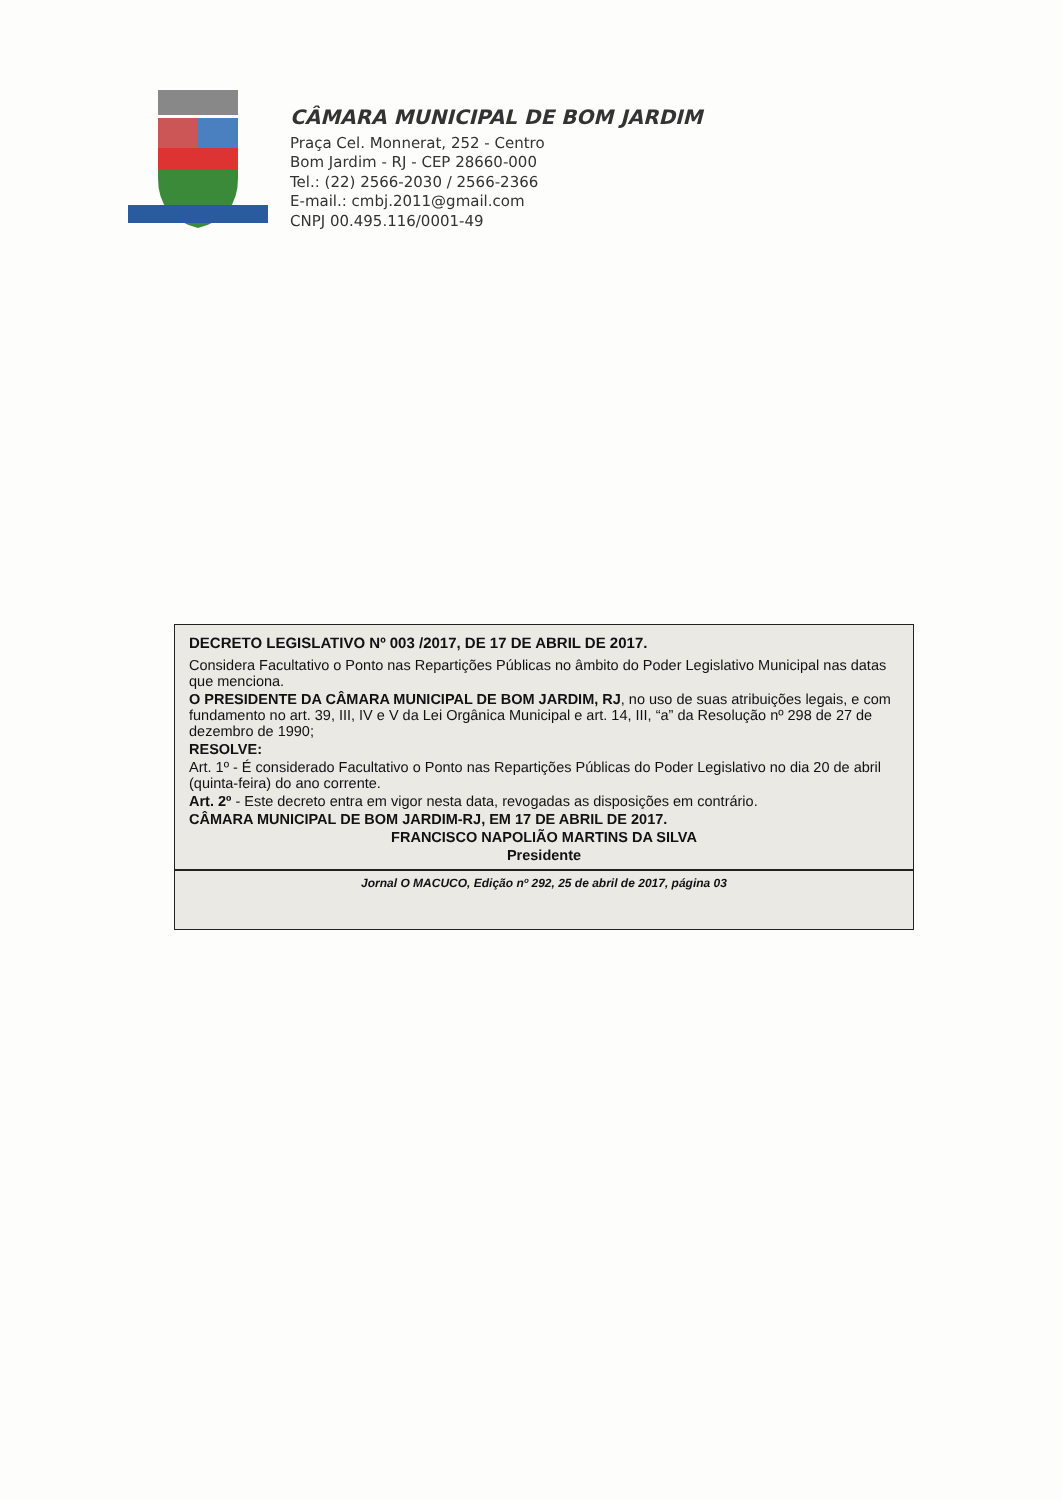CÂMARA MUNICIPAL DE BOM JARDIM
Praça Cel. Monnerat, 252 - Centro
Bom Jardim - RJ - CEP 28660-000
Tel.: (22) 2566-2030 / 2566-2366
E-mail.: cmbj.2011@gmail.com
CNPJ 00.495.116/0001-49
DECRETO LEGISLATIVO Nº 003 /2017, DE 17 DE ABRIL DE 2017.
Considera Facultativo o Ponto nas Repartições Públicas no âmbito do Poder Legislativo Municipal nas datas que menciona.
O PRESIDENTE DA CÂMARA MUNICIPAL DE BOM JARDIM, RJ, no uso de suas atribuições legais, e com fundamento no art. 39, III, IV e V da Lei Orgânica Municipal e art. 14, III, “a” da Resolução nº 298 de 27 de dezembro de 1990;
RESOLVE:
Art. 1º - É considerado Facultativo o Ponto nas Repartições Públicas do Poder Legislativo no dia 20 de abril (quinta-feira) do ano corrente.
Art. 2º - Este decreto entra em vigor nesta data, revogadas as disposições em contrário.
CÂMARA MUNICIPAL DE BOM JARDIM-RJ, EM 17 DE ABRIL DE 2017.
FRANCISCO NAPOLIÃO MARTINS DA SILVA
Presidente
Jornal O MACUCO, Edição nº 292, 25 de abril de 2017, página 03